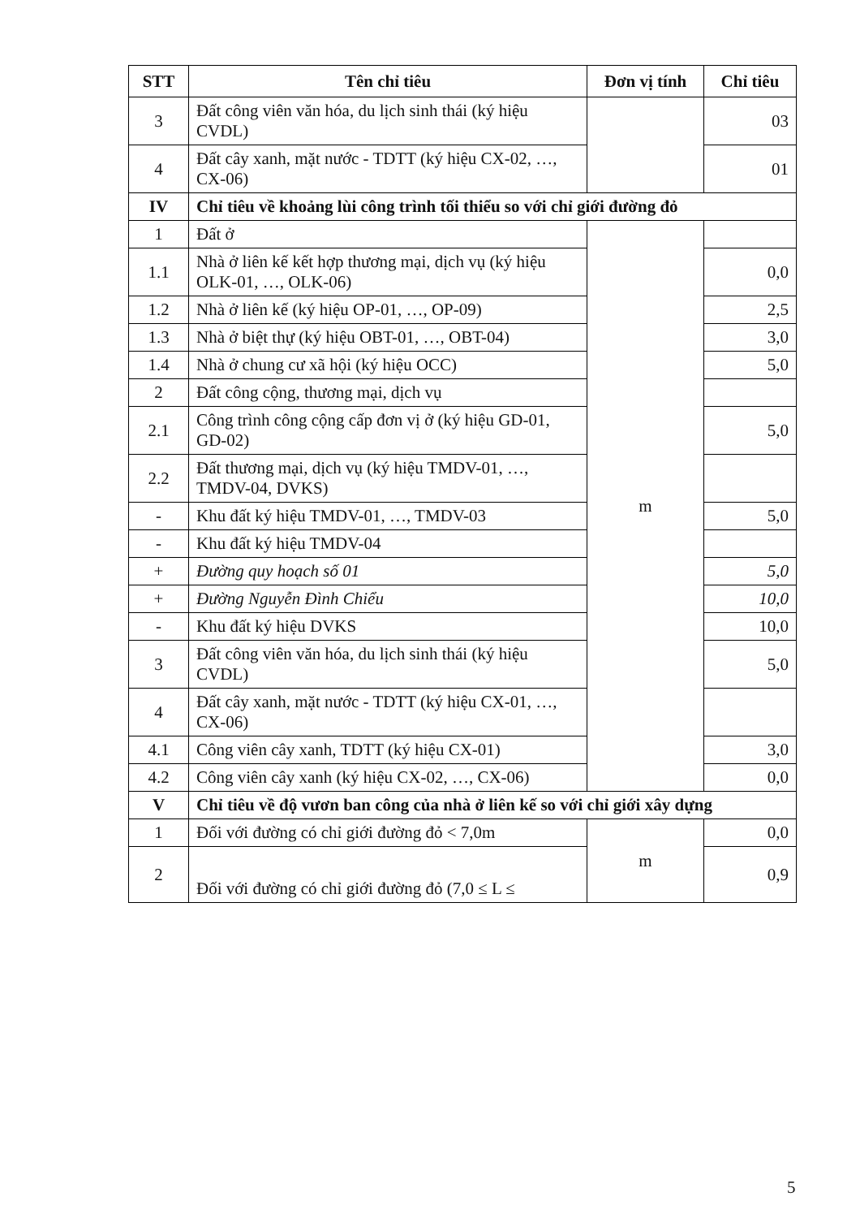| STT | Tên chỉ tiêu | Đơn vị tính | Chỉ tiêu |
| --- | --- | --- | --- |
| 3 | Đất công viên văn hóa, du lịch sinh thái (ký hiệu CVDL) | | 03 |
| 4 | Đất cây xanh, mặt nước - TDTT (ký hiệu CX-02, …, CX-06) | | 01 |
| IV | Chỉ tiêu về khoảng lùi công trình tối thiểu so với chỉ giới đường đỏ | | |
| 1 | Đất ở | m | |
| 1.1 | Nhà ở liên kế kết hợp thương mại, dịch vụ (ký hiệu OLK-01, …, OLK-06) | | 0,0 |
| 1.2 | Nhà ở liên kế (ký hiệu OP-01, …, OP-09) | | 2,5 |
| 1.3 | Nhà ở biệt thự (ký hiệu OBT-01, …, OBT-04) | | 3,0 |
| 1.4 | Nhà ở chung cư xã hội (ký hiệu OCC) | | 5,0 |
| 2 | Đất công cộng, thương mại, dịch vụ | | |
| 2.1 | Công trình công cộng cấp đơn vị ở (ký hiệu GD-01, GD-02) | | 5,0 |
| 2.2 | Đất thương mại, dịch vụ (ký hiệu TMDV-01, …, TMDV-04, DVKS) | | |
| - | Khu đất ký hiệu TMDV-01, …, TMDV-03 | | 5,0 |
| - | Khu đất ký hiệu TMDV-04 | | |
| + | Đường quy hoạch số 01 | | 5,0 |
| + | Đường Nguyễn Đình Chiểu | | 10,0 |
| - | Khu đất ký hiệu DVKS | | 10,0 |
| 3 | Đất công viên văn hóa, du lịch sinh thái (ký hiệu CVDL) | | 5,0 |
| 4 | Đất cây xanh, mặt nước - TDTT (ký hiệu CX-01, …, CX-06) | | |
| 4.1 | Công viên cây xanh, TDTT (ký hiệu CX-01) | | 3,0 |
| 4.2 | Công viên cây xanh (ký hiệu CX-02, …, CX-06) | | 0,0 |
| V | Chỉ tiêu về độ vươn ban công của nhà ở liên kế so với chỉ giới xây dựng | | |
| 1 | Đối với đường có chỉ giới đường đỏ < 7,0m | m | 0,0 |
| 2 | Đối với đường có chỉ giới đường đỏ (7,0 ≤ L ≤ | | 0,9 |
5